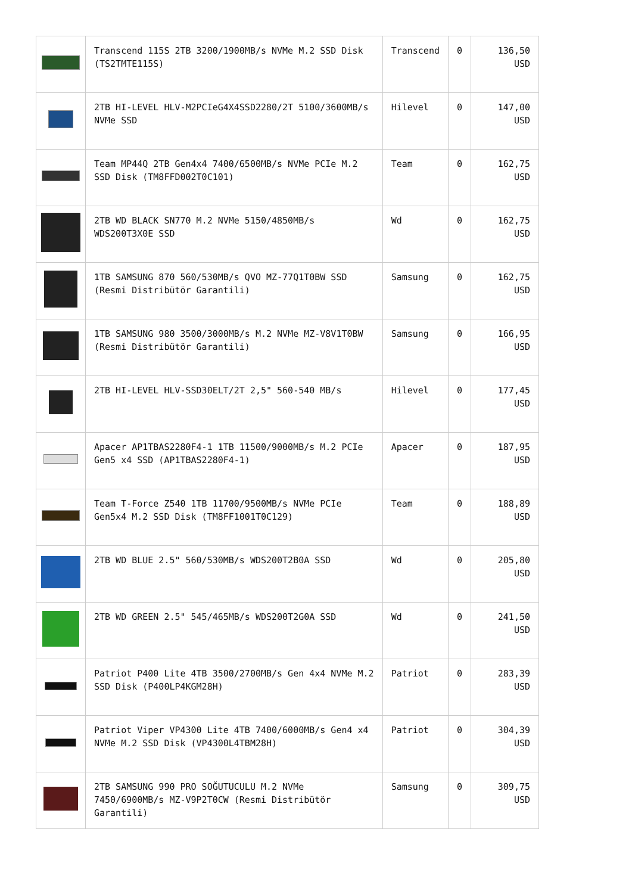| | Transcend 115S 2TB 3200/1900MB/s NVMe M.2 SSD Disk (TS2TMTE115S) | Transcend | 0 | 136,50 USD |
| | 2TB HI-LEVEL HLV-M2PCIeG4X4SSD2280/2T 5100/3600MB/s NVMe SSD | Hilevel | 0 | 147,00 USD |
| | Team MP44Q 2TB Gen4x4 7400/6500MB/s NVMe PCIe M.2 SSD Disk (TM8FFD002T0C101) | Team | 0 | 162,75 USD |
| | 2TB WD BLACK SN770 M.2 NVMe 5150/4850MB/s WDS200T3X0E SSD | Wd | 0 | 162,75 USD |
| | 1TB SAMSUNG 870 560/530MB/s QVO MZ-77Q1T0BW SSD (Resmi Distribütör Garantili) | Samsung | 0 | 162,75 USD |
| | 1TB SAMSUNG 980 3500/3000MB/s M.2 NVMe MZ-V8V1T0BW (Resmi Distribütör Garantili) | Samsung | 0 | 166,95 USD |
| | 2TB HI-LEVEL HLV-SSD30ELT/2T 2,5" 560-540 MB/s | Hilevel | 0 | 177,45 USD |
| | Apacer AP1TBAS2280F4-1 1TB 11500/9000MB/s M.2 PCIe Gen5 x4 SSD (AP1TBAS2280F4-1) | Apacer | 0 | 187,95 USD |
| | Team T-Force Z540 1TB 11700/9500MB/s NVMe PCIe Gen5x4 M.2 SSD Disk (TM8FF1001T0C129) | Team | 0 | 188,89 USD |
| | 2TB WD BLUE 2.5" 560/530MB/s WDS200T2B0A SSD | Wd | 0 | 205,80 USD |
| | 2TB WD GREEN 2.5" 545/465MB/s WDS200T2G0A SSD | Wd | 0 | 241,50 USD |
| | Patriot P400 Lite 4TB 3500/2700MB/s Gen 4x4 NVMe M.2 SSD Disk (P400LP4KGM28H) | Patriot | 0 | 283,39 USD |
| | Patriot Viper VP4300 Lite 4TB 7400/6000MB/s Gen4 x4 NVMe M.2 SSD Disk (VP4300L4TBM28H) | Patriot | 0 | 304,39 USD |
| | 2TB SAMSUNG 990 PRO SOĞUTUCULU M.2 NVMe 7450/6900MB/s MZ-V9P2T0CW (Resmi Distribütör Garantili) | Samsung | 0 | 309,75 USD |